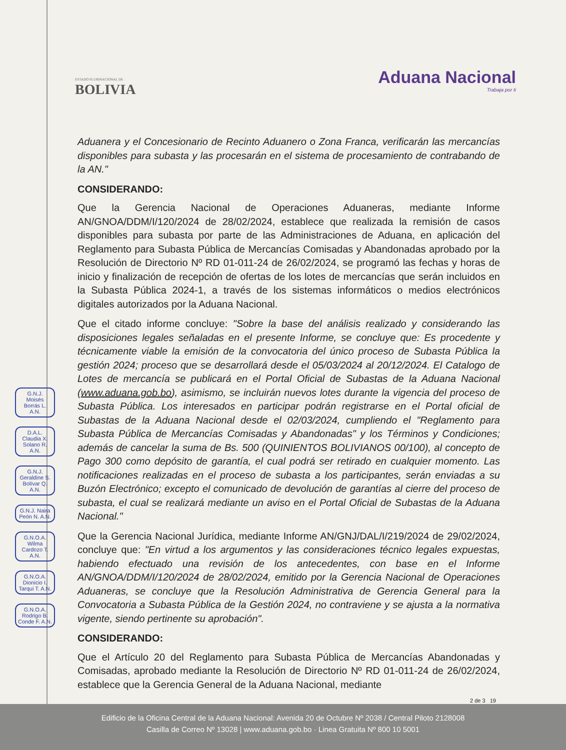ESTADO PLURINACIONAL DE
BOLIVIA
Aduana Nacional
Trabaja por ti
G.N.J. Moisés Borrás L. A.N.
D.A.L. Claudia X. Solano R. A.N.
G.N.J. Geraldine S. Bolívar Q. A.N.
G.N.J. Naira Peón N. A.N.
G.N.O.A. Wilma Cardozo T. A.N.
G.N.O.A. Dionicio I. Tarqui T. A.N.
G.N.O.A. Rodrigo B. Conde F. A.N.
Aduanera y el Concesionario de Recinto Aduanero o Zona Franca, verificarán las mercancías disponibles para subasta y las procesarán en el sistema de procesamiento de contrabando de la AN."
CONSIDERANDO:
Que la Gerencia Nacional de Operaciones Aduaneras, mediante Informe AN/GNOA/DDM/I/120/2024 de 28/02/2024, establece que realizada la remisión de casos disponibles para subasta por parte de las Administraciones de Aduana, en aplicación del Reglamento para Subasta Pública de Mercancías Comisadas y Abandonadas aprobado por la Resolución de Directorio Nº RD 01-011-24 de 26/02/2024, se programó las fechas y horas de inicio y finalización de recepción de ofertas de los lotes de mercancías que serán incluidos en la Subasta Pública 2024-1, a través de los sistemas informáticos o medios electrónicos digitales autorizados por la Aduana Nacional.
Que el citado informe concluye: "Sobre la base del análisis realizado y considerando las disposiciones legales señaladas en el presente Informe, se concluye que: Es procedente y técnicamente viable la emisión de la convocatoria del único proceso de Subasta Pública la gestión 2024; proceso que se desarrollará desde el 05/03/2024 al 20/12/2024. El Catalogo de Lotes de mercancía se publicará en el Portal Oficial de Subastas de la Aduana Nacional (www.aduana.gob.bo), asimismo, se incluirán nuevos lotes durante la vigencia del proceso de Subasta Pública. Los interesados en participar podrán registrarse en el Portal oficial de Subastas de la Aduana Nacional desde el 02/03/2024, cumpliendo el "Reglamento para Subasta Pública de Mercancías Comisadas y Abandonadas" y los Términos y Condiciones; además de cancelar la suma de Bs. 500 (QUINIENTOS BOLIVIANOS 00/100), al concepto de Pago 300 como depósito de garantía, el cual podrá ser retirado en cualquier momento. Las notificaciones realizadas en el proceso de subasta a los participantes, serán enviadas a su Buzón Electrónico; excepto el comunicado de devolución de garantías al cierre del proceso de subasta, el cual se realizará mediante un aviso en el Portal Oficial de Subastas de la Aduana Nacional."
Que la Gerencia Nacional Jurídica, mediante Informe AN/GNJ/DAL/I/219/2024 de 29/02/2024, concluye que: "En virtud a los argumentos y las consideraciones técnico legales expuestas, habiendo efectuado una revisión de los antecedentes, con base en el Informe AN/GNOA/DDM/I/120/2024 de 28/02/2024, emitido por la Gerencia Nacional de Operaciones Aduaneras, se concluye que la Resolución Administrativa de Gerencia General para la Convocatoria a Subasta Pública de la Gestión 2024, no contraviene y se ajusta a la normativa vigente, siendo pertinente su aprobación".
CONSIDERANDO:
Que el Artículo 20 del Reglamento para Subasta Pública de Mercancías Abandonadas y Comisadas, aprobado mediante la Resolución de Directorio Nº RD 01-011-24 de 26/02/2024, establece que la Gerencia General de la Aduana Nacional, mediante
2 de 3 19
Edificio de la Oficina Central de la Aduana Nacional: Avenida 20 de Octubre Nº 2038 / Central Piloto 2128008
Casilla de Correo Nº 13028 | www.aduana.gob.bo · Linea Gratuita Nº 800 10 5001